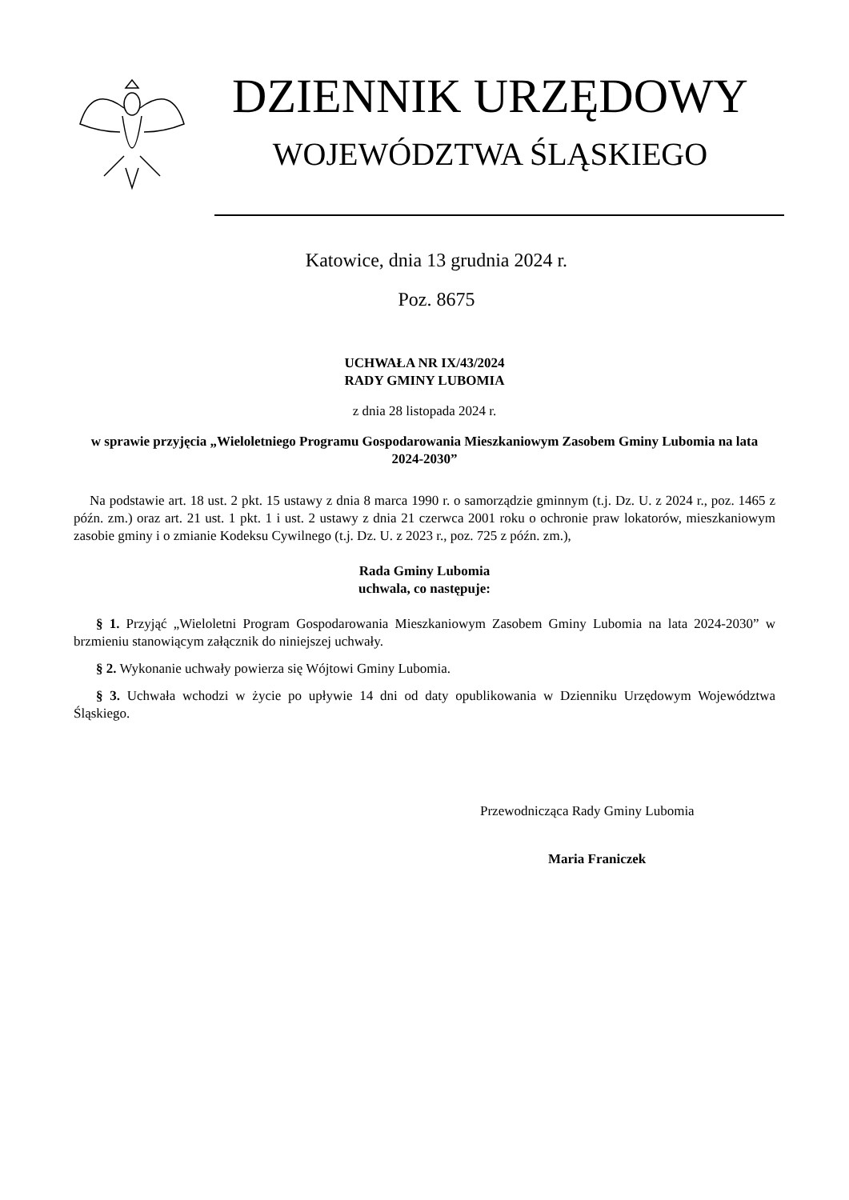DZIENNIK URZĘDOWY
WOJEWÓDZTWA ŚLĄSKIEGO
Katowice, dnia 13 grudnia 2024 r.
Poz. 8675
UCHWAŁA NR IX/43/2024
RADY GMINY LUBOMIA
z dnia 28 listopada 2024 r.
w sprawie przyjęcia „Wieloletniego Programu Gospodarowania Mieszkaniowym Zasobem Gminy Lubomia na lata 2024-2030”
Na podstawie art. 18 ust. 2 pkt. 15 ustawy z dnia 8 marca 1990 r. o samorządzie gminnym (t.j. Dz. U. z 2024 r., poz. 1465 z późn. zm.) oraz art. 21 ust. 1 pkt. 1 i ust. 2 ustawy z dnia 21 czerwca 2001 roku o ochronie praw lokatorów, mieszkaniowym zasobie gminy i o zmianie Kodeksu Cywilnego (t.j. Dz. U. z 2023 r., poz. 725 z późn. zm.),
Rada Gminy Lubomia
uchwala, co następuje:
§ 1. Przyjąć „Wieloletni Program Gospodarowania Mieszkaniowym Zasobem Gminy Lubomia na lata 2024-2030” w brzmieniu stanowiącym załącznik do niniejszej uchwały.
§ 2. Wykonanie uchwały powierza się Wójtowi Gminy Lubomia.
§ 3. Uchwała wchodzi w życie po upływie 14 dni od daty opublikowania w Dzienniku Urzędowym Województwa Śląskiego.
Przewodnicząca Rady Gminy Lubomia
Maria Franiczek